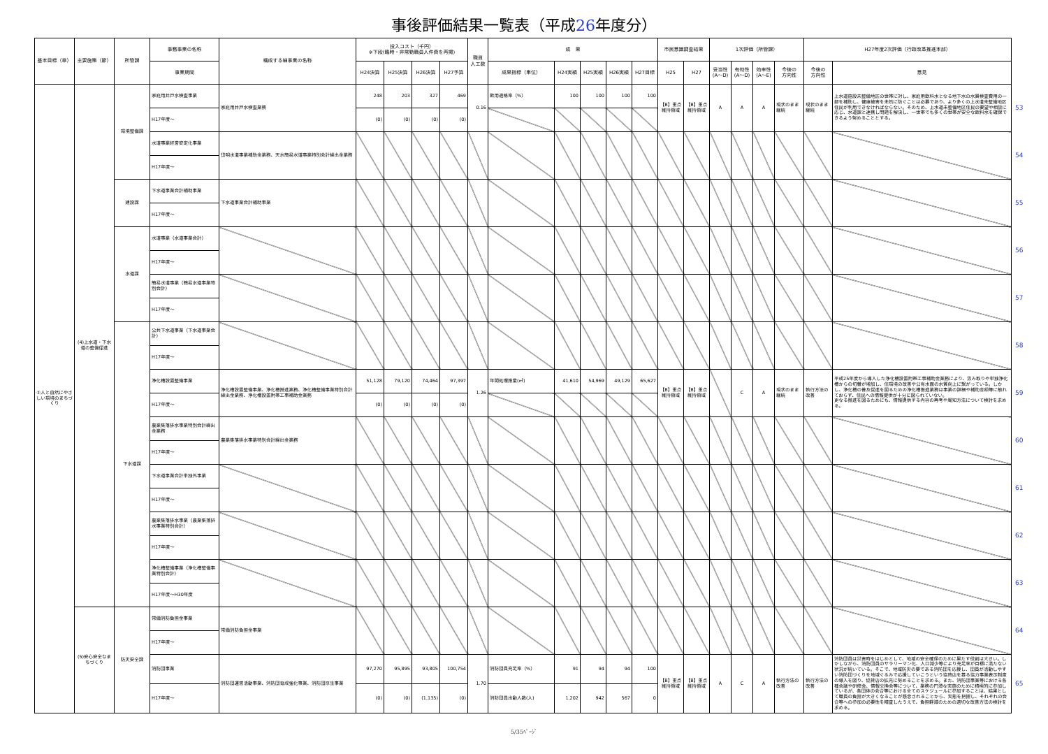事後評価結果一覧表（平成26年度分）
| 基本目標（章） | 主要施策（節） | 所管課 | 事務事業の名称 | 構成する細事業の名称 | 投入コスト（千円） ※下段(臨時・非常勤職員人件費を再掲) | | | | 職員 人工数 | 成 果 | | | | | 市民意識調査結果 | | 1次評価（所管課） | | | | H27年度2次評価（行政改革推進本部） | | |
| --- | --- | --- | --- | --- | --- | --- | --- | --- | --- | --- | --- | --- | --- | --- | --- | --- | --- | --- | --- | --- | --- | --- | --- |
| | | | 事業期間 | | H24決算 | H25決算 | H26決算 | H27予算 | | 成果指標（単位） | H24実績 | H25実績 | H26実績 | H27目標 | H25 | H27 | 妥当性 (A～D) | 有効性 (A～D) | 効率性 (A～E) | 今後の 方向性 | 今後の 方向性 | 意見 | |
| ②人と自然にやさしい環境のまちづくり | (4)上水道・下水道の整備促進 | 環境整備課 | 家庭用井戸水検査事業 | 家庭用井戸水検査業務 | 248 | 203 | 327 | 469 | 0.16 | 飲用適格率（%） | 100 | 100 | 100 | 100 | 【B】重点維持領域 | 【B】重点維持領域 | A | A | A | 現状のまま継続 | 現状のまま継続 | 上水道施設未整備地区の世帯に対し、家庭用飲料水となる地下水の水質検査費用の一部を補助し、健康被害を未然に防ぐことは必要であり、より多くの上水道未整備地区住民が利用できなければならない。そのため、上水道未整備地区住民の要望や相談に応じ、水道課と連携し問題を解決し、一世帯でも多くの世帯が安全な飲料水を確保できるよう努めることとする。 | 53 |
| | | | H17年度～ | | (0) | (0) | (0) | (0) | | | | | | | | | | | | | | | |
| | | | 水道事業経営安定化事業 | 岱明水道事業補助金業務、天水簡易水道事業特別会計繰出金業務 | | | | | | | | | | | | | | | | | | | 54 |
| | | | H17年度～ | | | | | | | | | | | | | | | | | | | | |
| | | 建設課 | 下水道事業会計補助事業 | 下水道事業会計補助事業 | | | | | | | | | | | | | | | | | | | 55 |
| | | | H17年度～ | | | | | | | | | | | | | | | | | | | | |
| | | 水道課 | 水道事業（水道事業会計） | | | | | | | | | | | | | | | | | | | | 56 |
| | | | H17年度～ | | | | | | | | | | | | | | | | | | | | |
| | | | 簡易水道事業（簡易水道事業特別会計） | | | | | | | | | | | | | | | | | | | | 57 |
| | | | H17年度～ | | | | | | | | | | | | | | | | | | | | |
| | | 下水道課 | 公共下水道事業（下水道事業会計） | | | | | | | | | | | | | | | | | | | | 58 |
| | | | H17年度～ | | | | | | | | | | | | | | | | | | | | |
| | | | 浄化槽設置整備事業 | 浄化槽設置整備事業、浄化槽推進業務、浄化槽整備事業特別会計繰出金業務、浄化槽設置附帯工事補助金業務 | 51,128 | 79,120 | 74,464 | 97,397 | 1.26 | 年間処理推量(㎥) | 41,610 | 54,969 | 49,129 | 65,627 | 【B】重点維持領域 | 【B】重点維持領域 | | C | A | 現状のまま継続 | 執行方法の改善 | 平成25年度から導入した浄化槽設置附帯工事補助金業務により、汲み取りや単独浄化槽からの切替が増加し、住環境の改善や公有水面の水質向上に繋がっている。しかし、浄化槽の普及促進を図るための浄化槽推進業務は事業の詳細や補助金額等に触れておらず、住民への情報提供が十分に図られていない。 更なる推進を図るためにも、情報提供する内容の再考や周知方法について検討を求める。 | 59 |
| | | | H17年度～ | | (0) | (0) | (0) | (0) | | | | | | | | | | | | | | | |
| | | | 農業集落排水事業特別会計繰出金業務 | 農業集落排水事業特別会計繰出金業務 | | | | | | | | | | | | | | | | | | | 60 |
| | | | H17年度～ | | | | | | | | | | | | | | | | | | | | |
| | | | 下水道事業会計単独外事業 | | | | | | | | | | | | | | | | | | | | 61 |
| | | | H17年度～ | | | | | | | | | | | | | | | | | | | | |
| | | | 農業集落排水事業（農業集落排水事業特別会計） | | | | | | | | | | | | | | | | | | | | 62 |
| | | | H17年度～ | | | | | | | | | | | | | | | | | | | | |
| | | | 浄化槽整備事業（浄化槽整備事業特別会計） | | | | | | | | | | | | | | | | | | | | 63 |
| | | | H17年度～H30年度 | | | | | | | | | | | | | | | | | | | | |
| | (5)安心安全なまちづくり | 防災安全課 | 常備消防負担金事業 | 常備消防負担金事業 | | | | | | | | | | | | | | | | | | | 64 |
| | | | H17年度～ | | | | | | | | | | | | | | | | | | | | |
| | | | 消防団事業 | 消防団運営活動事業、消防団育成強化事業、消防団厚生事業 | 97,270 | 95,895 | 93,805 | 100,754 | 1.70 | 消防団員充足率（%） | 91 | 94 | 94 | 100 | 【B】重点維持領域 | 【B】重点維持領域 | A | C | A | 執行方法の改善 | 執行方法の改善 | 消防団員は災害時をはじめとして、地域の安全確保のために果たす役割は大きい。しかしながら、消防団員のサラリーマン化、人口減少等により充足率が目標に満たない状況が続いている。そこで、地域防災の要である消防団を応援し、団員が活動しやすい消防団づくりを地域ぐるみで応援していこうという協賛店を募る協力事業表示制度の導入を図り、協賛店の拡充に努めることを求める。また、消防団事業等における各種会議や研修会、情報交換会等について、業務の円滑な実施のために積極的に参加しているが、各団体の会合等における全てのスケジュールに参加することは、結果として職員の負担が大きくなることが懸念されることから、実態を把握し、それぞれの会合等への参加の必要性を精査したうえで、負担軽減のための適切な改善方法の検討を求める。 | 65 |
| | | | H17年度～ | | (0) | (0) | (1,135) | (0) | | 消防団員出動人数(人) | 1,202 | 942 | 567 | 0 | | | | | | | | | |
5/35ﾍﾟｰｼﾞ